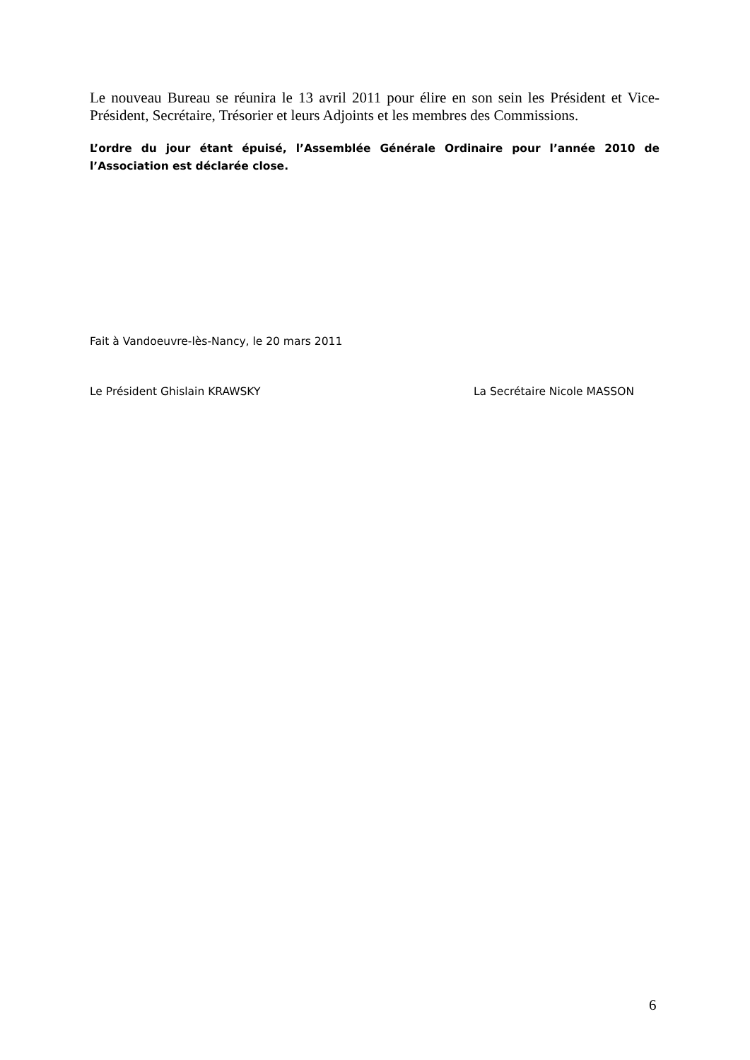Le nouveau Bureau se réunira le 13 avril 2011 pour élire en son sein les Président et Vice-Président, Secrétaire, Trésorier et leurs Adjoints et les membres des Commissions.
L’ordre du jour étant épuisé, l’Assemblée Générale Ordinaire pour l’année 2010 de l’Association est déclarée close.
Fait à Vandoeuvre-lès-Nancy, le 20 mars 2011
Le Président Ghislain KRAWSKY La Secrétaire Nicole MASSON
6